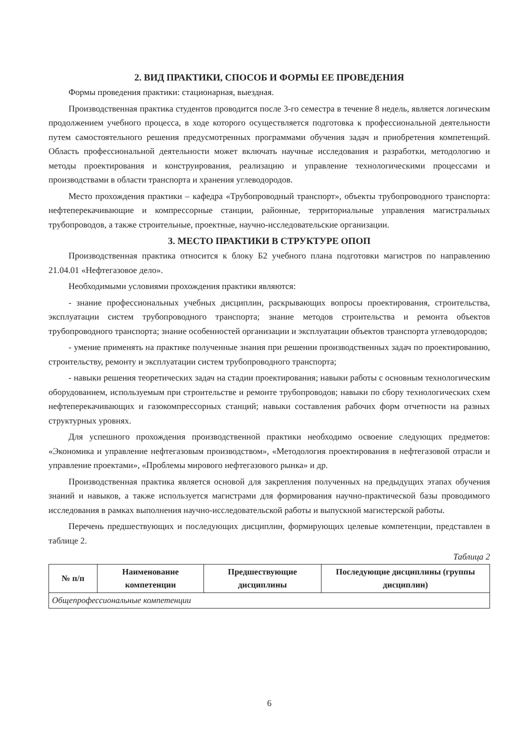2. ВИД ПРАКТИКИ, СПОСОБ И ФОРМЫ ЕЕ ПРОВЕДЕНИЯ
Формы проведения практики: стационарная, выездная.
Производственная практика студентов проводится после 3-го семестра в течение 8 недель, является логическим продолжением учебного процесса, в ходе которого осуществляется подготовка к профессиональной деятельности путем самостоятельного решения предусмотренных программами обучения задач и приобретения компетенций. Область профессиональной деятельности может включать научные исследования и разработки, методологию и методы проектирования и конструирования, реализацию и управление технологическими процессами и производствами в области транспорта и хранения углеводородов.
Место прохождения практики – кафедра «Трубопроводный транспорт», объекты трубопроводного транспорта: нефтеперекачивающие и компрессорные станции, районные, территориальные управления магистральных трубопроводов, а также строительные, проектные, научно-исследовательские организации.
3. МЕСТО ПРАКТИКИ В СТРУКТУРЕ ОПОП
Производственная практика относится к блоку Б2 учебного плана подготовки магистров по направлению 21.04.01 «Нефтегазовое дело».
Необходимыми условиями прохождения практики являются:
- знание профессиональных учебных дисциплин, раскрывающих вопросы проектирования, строительства, эксплуатации систем трубопроводного транспорта; знание методов строительства и ремонта объектов трубопроводного транспорта; знание особенностей организации и эксплуатации объектов транспорта углеводородов;
- умение применять на практике полученные знания при решении производственных задач по проектированию, строительству, ремонту и эксплуатации систем трубопроводного транспорта;
- навыки решения теоретических задач на стадии проектирования; навыки работы с основным технологическим оборудованием, используемым при строительстве и ремонте трубопроводов; навыки по сбору технологических схем нефтеперекачивающих и газокомпрессорных станций; навыки составления рабочих форм отчетности на разных структурных уровнях.
Для успешного прохождения производственной практики необходимо освоение следующих предметов: «Экономика и управление нефтегазовым производством», «Методология проектирования в нефтегазовой отрасли и управление проектами», «Проблемы мирового нефтегазового рынка» и др.
Производственная практика является основой для закрепления полученных на предыдущих этапах обучения знаний и навыков, а также используется магистрами для формирования научно-практической базы проводимого исследования в рамках выполнения научно-исследовательской работы и выпускной магистерской работы.
Перечень предшествующих и последующих дисциплин, формирующих целевые компетенции, представлен в таблице 2.
Таблица 2
| № п/п | Наименование компетенции | Предшествующие дисциплины | Последующие дисциплины (группы дисциплин) |
| --- | --- | --- | --- |
| Общепрофессиональные компетенции | | | |
6